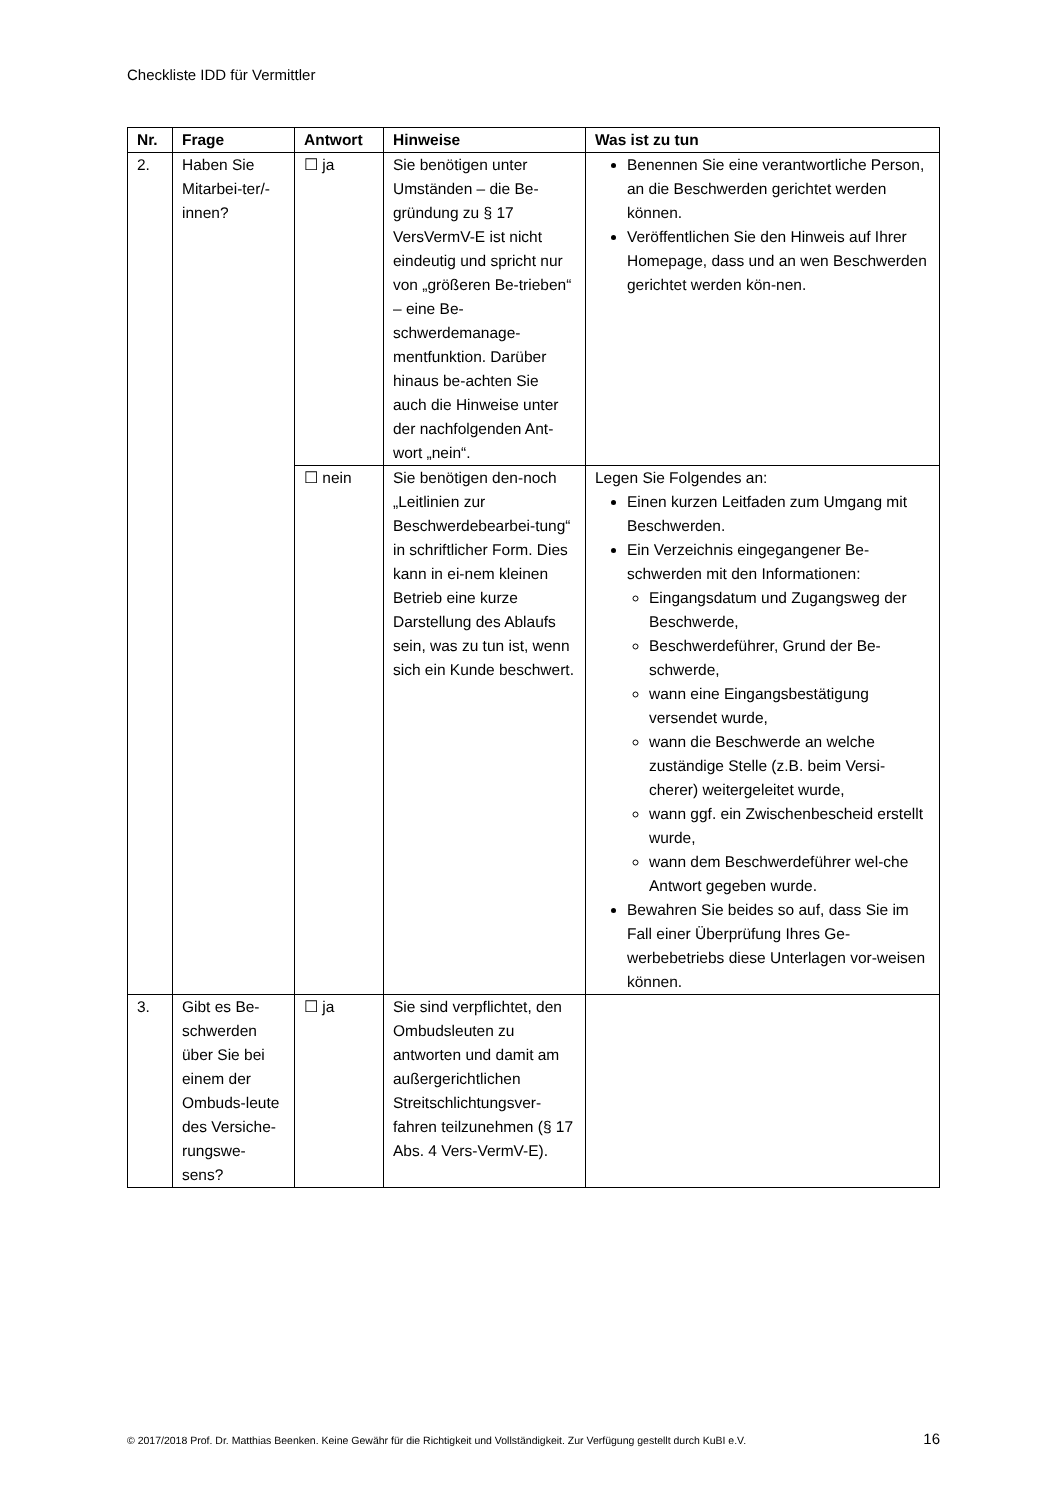Checkliste IDD für Vermittler
| Nr. | Frage | Antwort | Hinweise | Was ist zu tun |
| --- | --- | --- | --- | --- |
| 2. | Haben Sie Mitarbei-ter/-innen? | ☐ ja | Sie benötigen unter Umständen – die Be-gründung zu § 17 VersVermV-E ist nicht eindeutig und spricht nur von „größeren Be-trieben“ – eine Be-schwerdemanage-mentfunktion. Darüber hinaus be-achten Sie auch die Hinweise unter der nachfolgenden Ant-wort „nein“. | Benennen Sie eine verantwortliche Person, an die Beschwerden gerichtet werden können. Veröffentlichen Sie den Hinweis auf Ihrer Homepage, dass und an wen Beschwerden gerichtet werden kön-nen. |
| | | ☐ nein | Sie benötigen den-noch „Leitlinien zur Beschwerdebearbei-tung“ in schriftlicher Form. Dies kann in ei-nem kleinen Betrieb eine kurze Darstellung des Ablaufs sein, was zu tun ist, wenn sich ein Kunde beschwert. | Legen Sie Folgendes an: Einen kurzen Leitfaden zum Umgang mit Beschwerden. Ein Verzeichnis eingegangener Be-schwerden mit den Informationen: Eingangsdatum und Zugangsweg der Beschwerde, Beschwerdeführer, Grund der Be-schwerde, wann eine Eingangsbestätigung versendet wurde, wann die Beschwerde an welche zuständige Stelle (z.B. beim Versi-cherer) weitergeleitet wurde, wann ggf. ein Zwischenbescheid erstellt wurde, wann dem Beschwerdeführer wel-che Antwort gegeben wurde. Bewahren Sie beides so auf, dass Sie im Fall einer Überprüfung Ihres Ge-werbebetriebs diese Unterlagen vor-weisen können. |
| 3. | Gibt es Be-schwerden über Sie bei einem der Ombuds-leute des Versiche-rungswe-sens? | ☐ ja | Sie sind verpflichtet, den Ombudsleuten zu antworten und damit am außergerichtlichen Streitschlichtungsver-fahren teilzunehmen (§ 17 Abs. 4 Vers-VermV-E). | |
© 2017/2018 Prof. Dr. Matthias Beenken. Keine Gewähr für die Richtigkeit und Vollständigkeit. Zur Verfügung gestellt durch KuBI e.V. 16